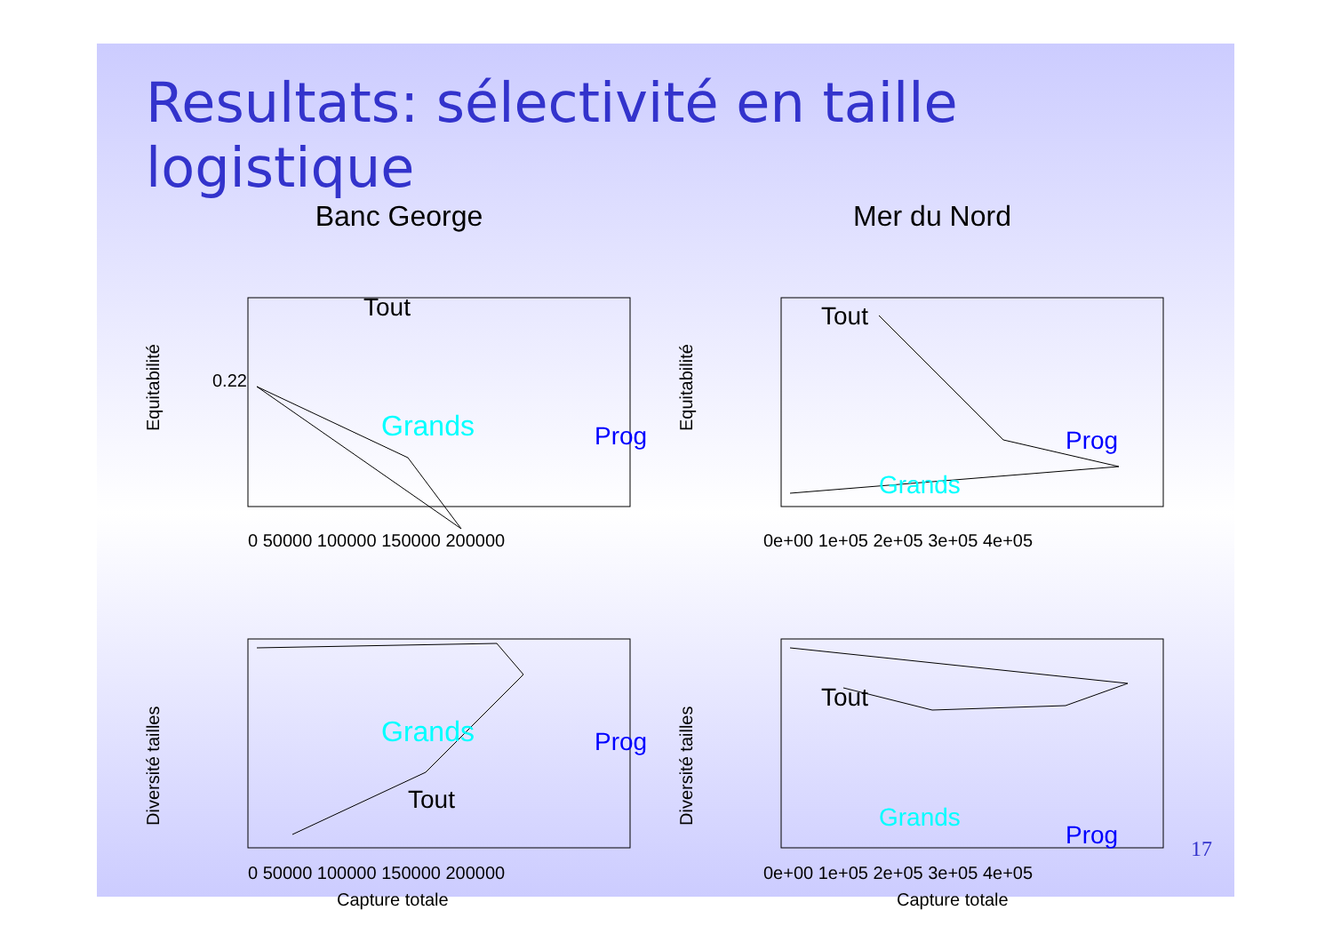Resultats: sélectivité en taille logistique
Banc George
Mer du Nord
Equitabilité
0.22
Tout
Grands
Prog
0 50000 100000 150000 200000
Equitabilité
Tout
Grands
Prog
0e+00 1e+05 2e+05 3e+05 4e+05
Diversité tailles
Tout
Grands
Prog
0 50000 100000 150000 200000
Capture totale
Diversité tailles
Tout
Grands
Prog
0e+00 1e+05 2e+05 3e+05 4e+05
Capture totale
17